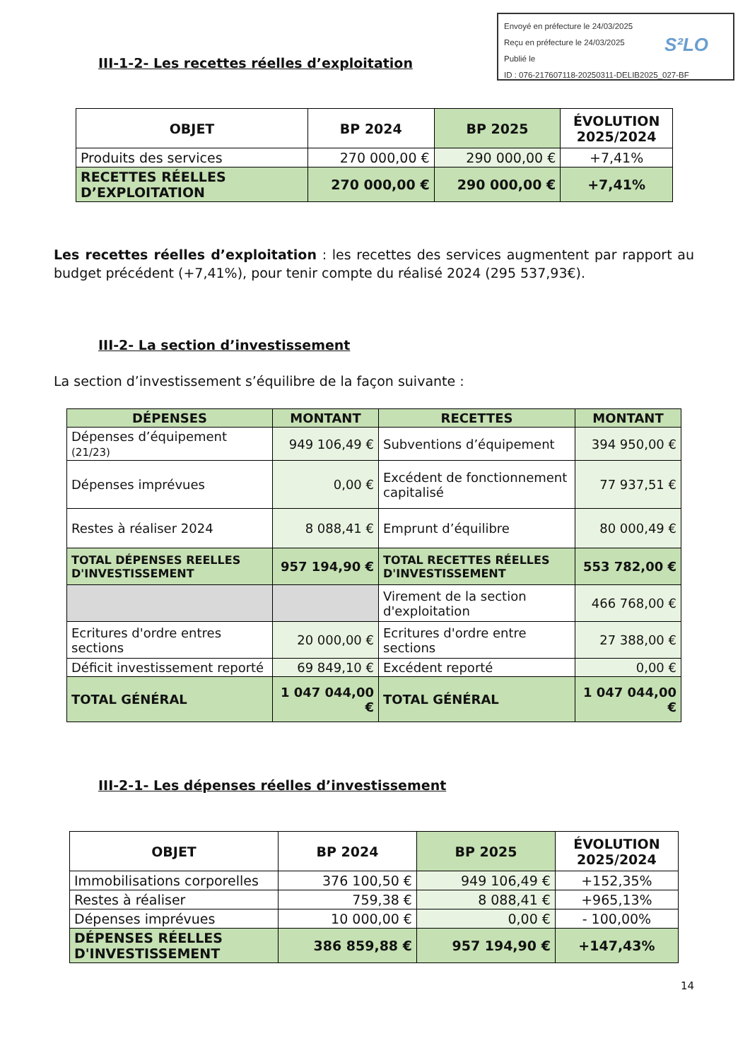Envoyé en préfecture le 24/03/2025
Reçu en préfecture le 24/03/2025
Publié le
ID : 076-217607118-20250311-DELIB2025_027-BF
S²LO
III-1-2- Les recettes réelles d’exploitation
| OBJET | BP 2024 | BP 2025 | ÉVOLUTION 2025/2024 |
| --- | --- | --- | --- |
| Produits des services | 270 000,00 € | 290 000,00 € | +7,41% |
| RECETTES RÉELLES D’EXPLOITATION | 270 000,00 € | 290 000,00 € | +7,41% |
Les recettes réelles d’exploitation : les recettes des services augmentent par rapport au budget précédent (+7,41%), pour tenir compte du réalisé 2024 (295 537,93€).
III-2- La section d’investissement
La section d’investissement s’équilibre de la façon suivante :
| DÉPENSES | MONTANT | RECETTES | MONTANT |
| --- | --- | --- | --- |
| Dépenses d’équipement (21/23) | 949 106,49 € | Subventions d’équipement | 394 950,00 € |
| Dépenses imprévues | 0,00 € | Excédent de fonctionnement capitalisé | 77 937,51 € |
| Restes à réaliser 2024 | 8 088,41 € | Emprunt d’équilibre | 80 000,49 € |
| TOTAL DÉPENSES REELLES D'INVESTISSEMENT | 957 194,90 € | TOTAL RECETTES RÉELLES D'INVESTISSEMENT | 553 782,00 € |
| | | Virement de la section d'exploitation | 466 768,00 € |
| Ecritures d'ordre entres sections | 20 000,00 € | Ecritures d'ordre entre sections | 27 388,00 € |
| Déficit investissement reporté | 69 849,10 € | Excédent reporté | 0,00 € |
| TOTAL GÉNÉRAL | 1 047 044,00 € | TOTAL GÉNÉRAL | 1 047 044,00 € |
III-2-1- Les dépenses réelles d’investissement
| OBJET | BP 2024 | BP 2025 | ÉVOLUTION 2025/2024 |
| --- | --- | --- | --- |
| Immobilisations corporelles | 376 100,50 € | 949 106,49 € | +152,35% |
| Restes à réaliser | 759,38 € | 8 088,41 € | +965,13% |
| Dépenses imprévues | 10 000,00 € | 0,00 € | - 100,00% |
| DÉPENSES RÉELLES D'INVESTISSEMENT | 386 859,88 € | 957 194,90 € | +147,43% |
14